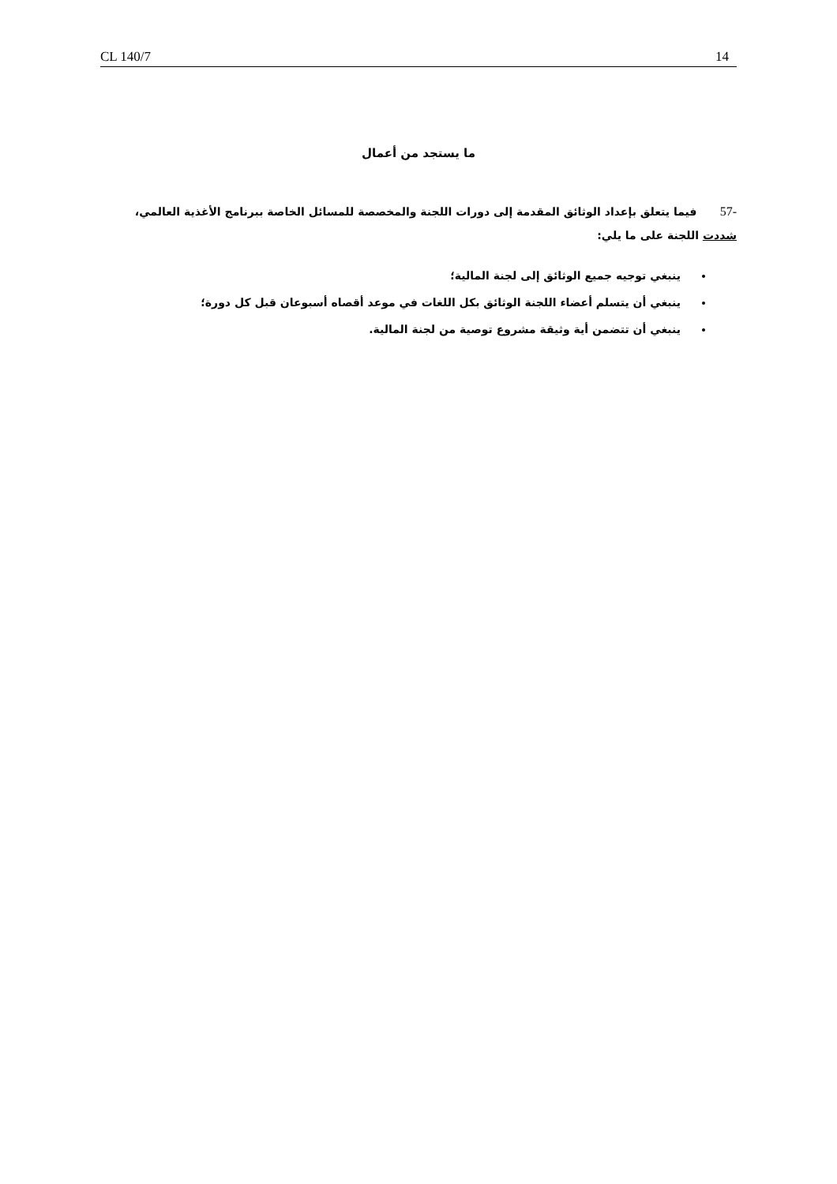CL 140/7 14
ما يستجد من أعمال
-57 فيما يتعلق بإعداد الوثائق المقدمة إلى دورات اللجنة والمخصصة للمسائل الخاصة ببرنامج الأغذية العالمي، شددت اللجنة على ما يلي:
ينبغي توجيه جميع الوثائق إلى لجنة المالية؛
ينبغي أن يتسلم أعضاء اللجنة الوثائق بكل اللغات في موعد أقصاه أسبوعان قبل كل دورة؛
ينبغي أن تتضمن أية وثيقة مشروع توصية من لجنة المالية.